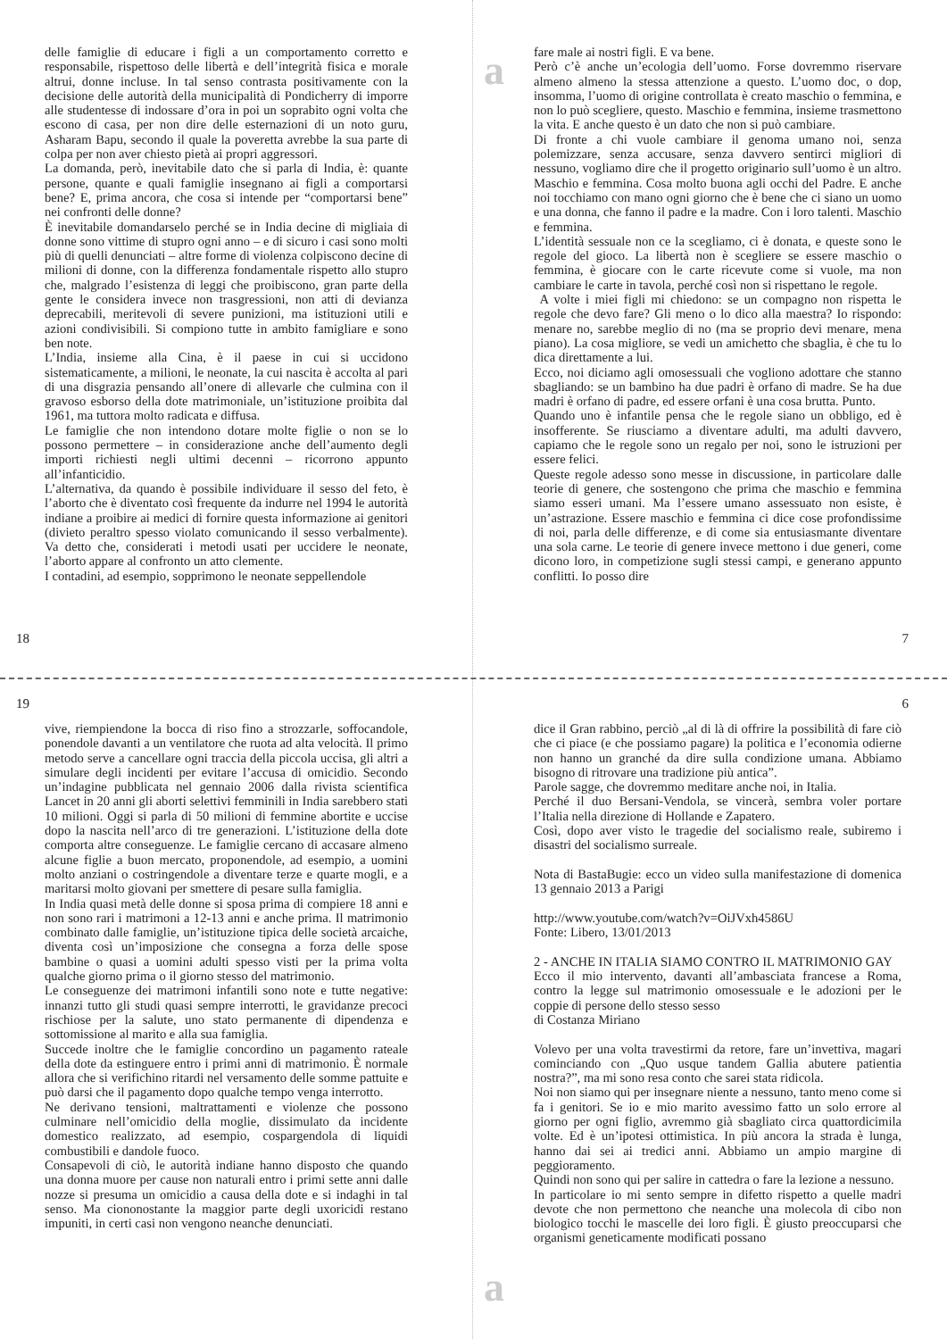delle famiglie di educare i figli a un comportamento corretto e responsabile, rispettoso delle libertà e dell’integrità fisica e morale altrui, donne incluse. In tal senso contrasta positivamente con la decisione delle autorità della municipalità di Pondicherry di imporre alle studentesse di indossare d’ora in poi un soprabito ogni volta che escono di casa, per non dire delle esternazioni di un noto guru, Asharam Bapu, secondo il quale la poveretta avrebbe la sua parte di colpa per non aver chiesto pietà ai propri aggressori.
La domanda, però, inevitabile dato che si parla di India, è: quante persone, quante e quali famiglie insegnano ai figli a comportarsi bene? E, prima ancora, che cosa si intende per “comportarsi bene” nei confronti delle donne?
È inevitabile domandarselo perché se in India decine di migliaia di donne sono vittime di stupro ogni anno – e di sicuro i casi sono molti più di quelli denunciati – altre forme di violenza colpiscono decine di milioni di donne, con la differenza fondamentale rispetto allo stupro che, malgrado l’esistenza di leggi che proibiscono, gran parte della gente le considera invece non trasgressioni, non atti di devianza deprecabili, meritevoli di severe punizioni, ma istituzioni utili e azioni condivisibili. Si compiono tutte in ambito famigliare e sono ben note.
L’India, insieme alla Cina, è il paese in cui si uccidono sistematicamente, a milioni, le neonate, la cui nascita è accolta al pari di una disgrazia pensando all’onere di allevarle che culmina con il gravoso esborso della dote matrimoniale, un’istituzione proibita dal 1961, ma tuttora molto radicata e diffusa.
Le famiglie che non intendono dotare molte figlie o non se lo possono permettere – in considerazione anche dell’aumento degli importi richiesti negli ultimi decenni – ricorrono appunto all’infanticidio.
L’alternativa, da quando è possibile individuare il sesso del feto, è l’aborto che è diventato così frequente da indurre nel 1994 le autorità indiane a proibire ai medici di fornire questa informazione ai genitori (divieto peraltro spesso violato comunicando il sesso verbalmente). Va detto che, considerati i metodi usati per uccidere le neonate, l’aborto appare al confronto un atto clemente.
I contadini, ad esempio, sopprimono le neonate seppellendole
18
a
fare male ai nostri figli. E va bene.
Però c’è anche un’ecologia dell’uomo. Forse dovremmo riservare almeno almeno la stessa attenzione a questo. L’uomo doc, o dop, insomma, l’uomo di origine controllata è creato maschio o femmina, e non lo può scegliere, questo. Maschio e femmina, insieme trasmettono la vita. E anche questo è un dato che non si può cambiare.
Di fronte a chi vuole cambiare il genoma umano noi, senza polemizzare, senza accusare, senza davvero sentirci migliori di nessuno, vogliamo dire che il progetto originario sull’uomo è un altro. Maschio e femmina. Cosa molto buona agli occhi del Padre. E anche noi tocchiamo con mano ogni giorno che è bene che ci siano un uomo e una donna, che fanno il padre e la madre. Con i loro talenti. Maschio e femmina.
L’identità sessuale non ce la scegliamo, ci è donata, e queste sono le regole del gioco. La libertà non è scegliere se essere maschio o femmina, è giocare con le carte ricevute come si vuole, ma non cambiare le carte in tavola, perché così non si rispettano le regole.
A volte i miei figli mi chiedono: se un compagno non rispetta le regole che devo fare? Gli meno o lo dico alla maestra? Io rispondo: menare no, sarebbe meglio di no (ma se proprio devi menare, mena piano). La cosa migliore, se vedi un amichetto che sbaglia, è che tu lo dica direttamente a lui.
Ecco, noi diciamo agli omosessuali che vogliono adottare che stanno sbagliando: se un bambino ha due padri è orfano di madre. Se ha due madri è orfano di padre, ed essere orfani è una cosa brutta. Punto.
Quando uno è infantile pensa che le regole siano un obbligo, ed è insofferente. Se riusciamo a diventare adulti, ma adulti davvero, capiamo che le regole sono un regalo per noi, sono le istruzioni per essere felici.
Queste regole adesso sono messe in discussione, in particolare dalle teorie di genere, che sostengono che prima che maschio e femmina siamo esseri umani. Ma l’essere umano assessuato non esiste, è un’astrazione. Essere maschio e femmina ci dice cose profondissime di noi, parla delle differenze, e di come sia entusiasmante diventare una sola carne. Le teorie di genere invece mettono i due generi, come dicono loro, in competizione sugli stessi campi, e generano appunto conflitti. Io posso dire
7
19
vive, riempiendone la bocca di riso fino a strozzarle, soffocandole, ponendole davanti a un ventilatore che ruota ad alta velocità. Il primo metodo serve a cancellare ogni traccia della piccola uccisa, gli altri a simulare degli incidenti per evitare l’accusa di omicidio. Secondo un’indagine pubblicata nel gennaio 2006 dalla rivista scientifica Lancet in 20 anni gli aborti selettivi femminili in India sarebbero stati 10 milioni. Oggi si parla di 50 milioni di femmine abortite e uccise dopo la nascita nell’arco di tre generazioni. L’istituzione della dote comporta altre conseguenze. Le famiglie cercano di accasare almeno alcune figlie a buon mercato, proponendole, ad esempio, a uomini molto anziani o costringendole a diventare terze e quarte mogli, e a maritarsi molto giovani per smettere di pesare sulla famiglia.
In India quasi metà delle donne si sposa prima di compiere 18 anni e non sono rari i matrimoni a 12-13 anni e anche prima. Il matrimonio combinato dalle famiglie, un’istituzione tipica delle società arcaiche, diventa così un’imposizione che consegna a forza delle spose bambine o quasi a uomini adulti spesso visti per la prima volta qualche giorno prima o il giorno stesso del matrimonio.
Le conseguenze dei matrimoni infantili sono note e tutte negative: innanzi tutto gli studi quasi sempre interrotti, le gravidanze precoci rischiose per la salute, uno stato permanente di dipendenza e sottomissione al marito e alla sua famiglia.
Succede inoltre che le famiglie concordino un pagamento rateale della dote da estinguere entro i primi anni di matrimonio. È normale allora che si verifichino ritardi nel versamento delle somme pattuite e può darsi che il pagamento dopo qualche tempo venga interrotto.
Ne derivano tensioni, maltrattamenti e violenze che possono culminare nell’omicidio della moglie, dissimulato da incidente domestico realizzato, ad esempio, cospargendola di liquidi combustibili e dandole fuoco.
Consapevoli di ciò, le autorità indiane hanno disposto che quando una donna muore per cause non naturali entro i primi sette anni dalle nozze si presuma un omicidio a causa della dote e si indaghi in tal senso. Ma ciononostante la maggior parte degli uxoricidi restano impuniti, in certi casi non vengono neanche denunciati.
6
dice il Gran rabbino, perciò „al di là di offrire la possibilità di fare ciò che ci piace (e che possiamo pagare) la politica e l’economia odierne non hanno un granché da dire sulla condizione umana. Abbiamo bisogno di ritrovare una tradizione più antica”.
Parole sagge, che dovremmo meditare anche noi, in Italia.
Perché il duo Bersani-Vendola, se vincerà, sembra voler portare l’Italia nella direzione di Hollande e Zapatero.
Così, dopo aver visto le tragedie del socialismo reale, subiremo i disastri del socialismo surreale.
Nota di BastaBugie: ecco un video sulla manifestazione di domenica 13 gennaio 2013 a Parigi
http://www.youtube.com/watch?v=OiJVxh4586U
Fonte: Libero, 13/01/2013
2 - ANCHE IN ITALIA SIAMO CONTRO IL MATRIMONIO GAY
Ecco il mio intervento, davanti all’ambasciata francese a Roma, contro la legge sul matrimonio omosessuale e le adozioni per le coppie di persone dello stesso sesso
di Costanza Miriano
Volevo per una volta travestirmi da retore, fare un’invettiva, magari cominciando con „Quo usque tandem Gallia abutere patientia nostra?”, ma mi sono resa conto che sarei stata ridicola.
Noi non siamo qui per insegnare niente a nessuno, tanto meno come si fa i genitori. Se io e mio marito avessimo fatto un solo errore al giorno per ogni figlio, avremmo già sbagliato circa quattordicimila volte. Ed è un’ipotesi ottimistica. In più ancora la strada è lunga, hanno dai sei ai tredici anni. Abbiamo un ampio margine di peggioramento.
Quindi non sono qui per salire in cattedra o fare la lezione a nessuno.
In particolare io mi sento sempre in difetto rispetto a quelle madri devote che non permettono che neanche una molecola di cibo non biologico tocchi le mascelle dei loro figli. È giusto preoccuparsi che organismi geneticamente modificati possano
a